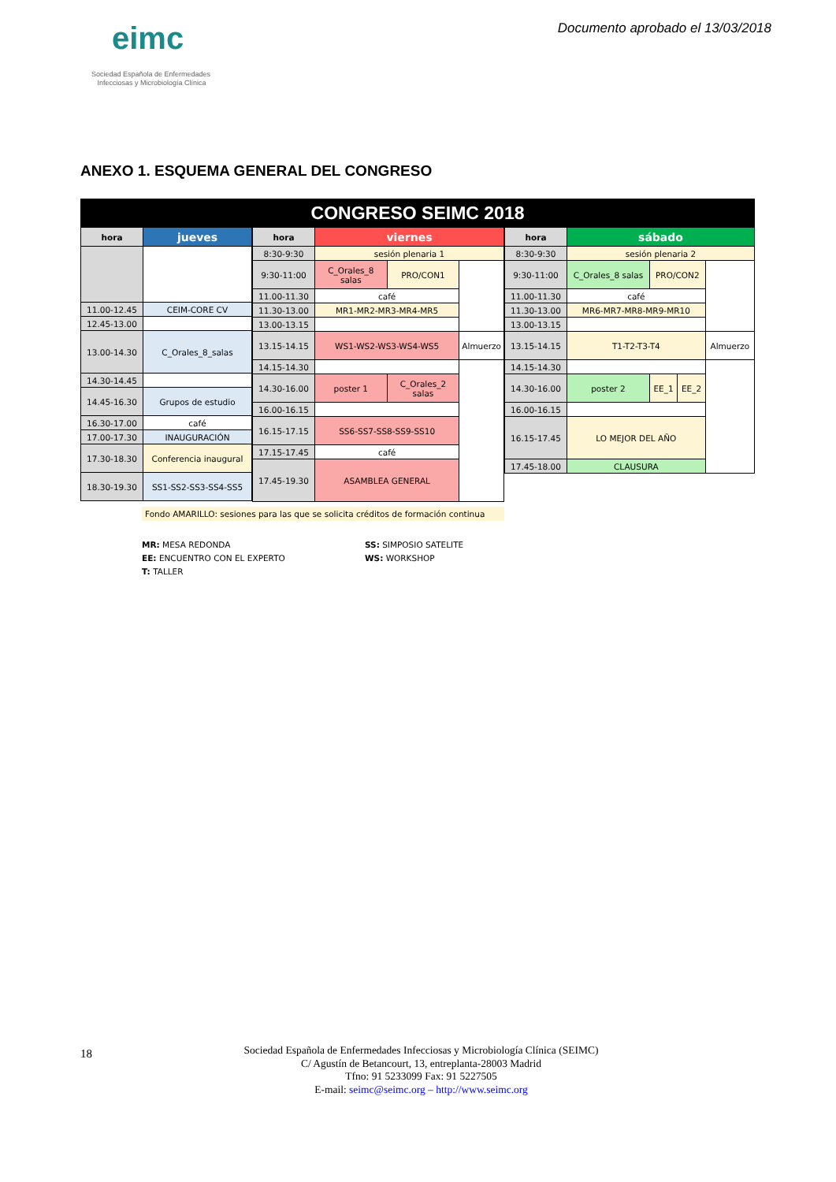eimc
Sociedad Española de Enfermedades
Infecciosas y Microbiología Clínica
Documento aprobado el 13/03/2018
ANEXO 1. ESQUEMA GENERAL DEL CONGRESO
CONGRESO SEIMC 2018
| hora | jueves |
| --- | --- |
| 11.00-12.45 | CEIM-CORE CV |
| 12.45-13.00 | |
| 13.00-14.30 | C_Orales_8_salas |
| 14.30-14.45 | |
| 14.45-16.30 | Grupos de estudio |
| 16.30-17.00 | café |
| 17.00-17.30 | INAUGURACIÓN |
| 17.30-18.30 | Conferencia inaugural |
| 18.30-19.30 | SS1-SS2-SS3-SS4-SS5 |
| hora | viernes | | |
| --- | --- | --- | --- |
| 8:30-9:30 | sesión plenaria 1 | | |
| 9:30-11:00 | C_Orales_8 salas | PRO/CON1 | |
| 11.00-11.30 | café | | |
| 11.30-13.00 | MR1-MR2-MR3-MR4-MR5 | | |
| 13.00-13.15 | | | |
| 13.15-14.15 | WS1-WS2-WS3-WS4-WS5 | | Almuerzo |
| 14.15-14.30 | | | |
| 14.30-16.00 | poster 1 | C_Orales_2 salas | |
| 16.00-16.15 | | | |
| 16.15-17.15 | SS6-SS7-SS8-SS9-SS10 | | |
| 17.15-17.45 | café | | |
| 17.45-19.30 | ASAMBLEA GENERAL | | |
| hora | sábado | | | |
| --- | --- | --- | --- | --- |
| 8:30-9:30 | sesión plenaria 2 | | | |
| 9:30-11:00 | C_Orales_8 salas | PRO/CON2 | | |
| 11.00-11.30 | café | | | |
| 11.30-13.00 | MR6-MR7-MR8-MR9-MR10 | | | |
| 13.00-13.15 | | | | |
| 13.15-14.15 | T1-T2-T3-T4 | | | Almuerzo |
| 14.15-14.30 | | | | |
| 14.30-16.00 | poster 2 | EE_1 | EE_2 | |
| 16.00-16.15 | | | | |
| 16.15-17.45 | LO MEJOR DEL AÑO | | | |
| 17.45-18.00 | CLAUSURA | | | |
Fondo AMARILLO: sesiones para las que se solicita créditos de formación continua
MR: MESA REDONDA
EE: ENCUENTRO CON EL EXPERTO
T: TALLER
SS: SIMPOSIO SATELITE
WS: WORKSHOP
18
Sociedad Española de Enfermedades Infecciosas y Microbiología Clínica (SEIMC)
C/ Agustín de Betancourt, 13, entreplanta-28003 Madrid
Tfno: 91 5233099 Fax: 91 5227505
E-mail: seimc@seimc.org – http://www.seimc.org